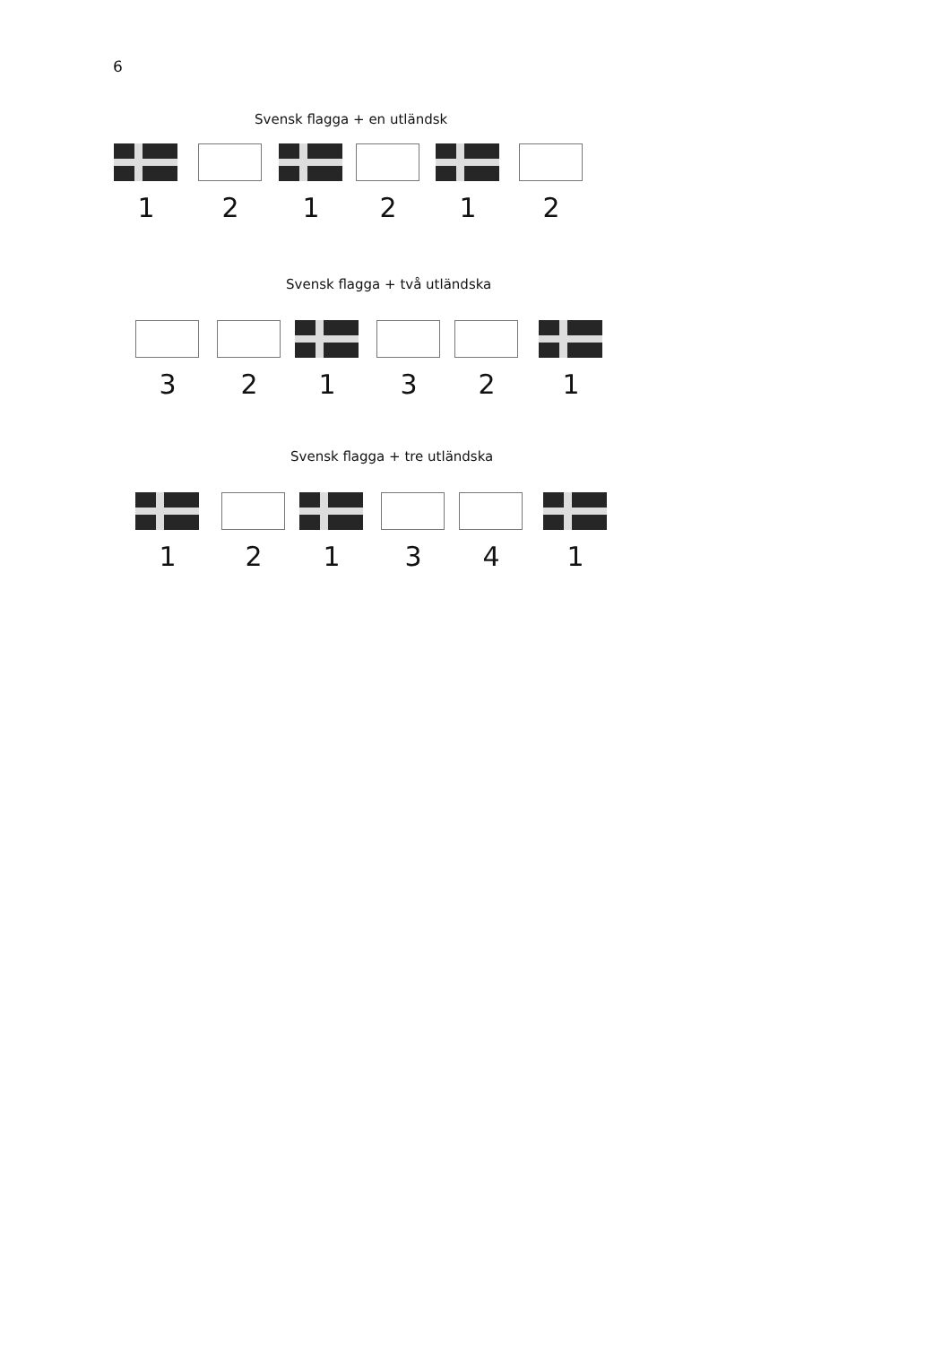6
Svensk flagga + en utländsk
1 2 1 2 1 2
Svensk flagga + två utländska
3 2 1 3 2 1
Svensk flagga + tre utländska
1 2 1 3 4 1